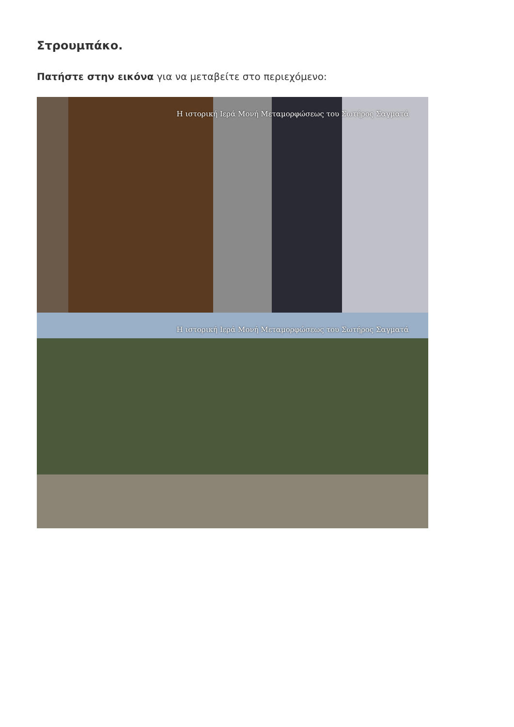Στρουμπάκο.
Πατήστε στην εικόνα για να μεταβείτε στο περιεχόμενο:
Η ιστορική Ιερά Μονή Μεταμορφώσεως του Σωτήρος Σαγματά
Η ιστορική Ιερά Μονή Μεταμορφώσεως του Σωτήρος Σαγματά